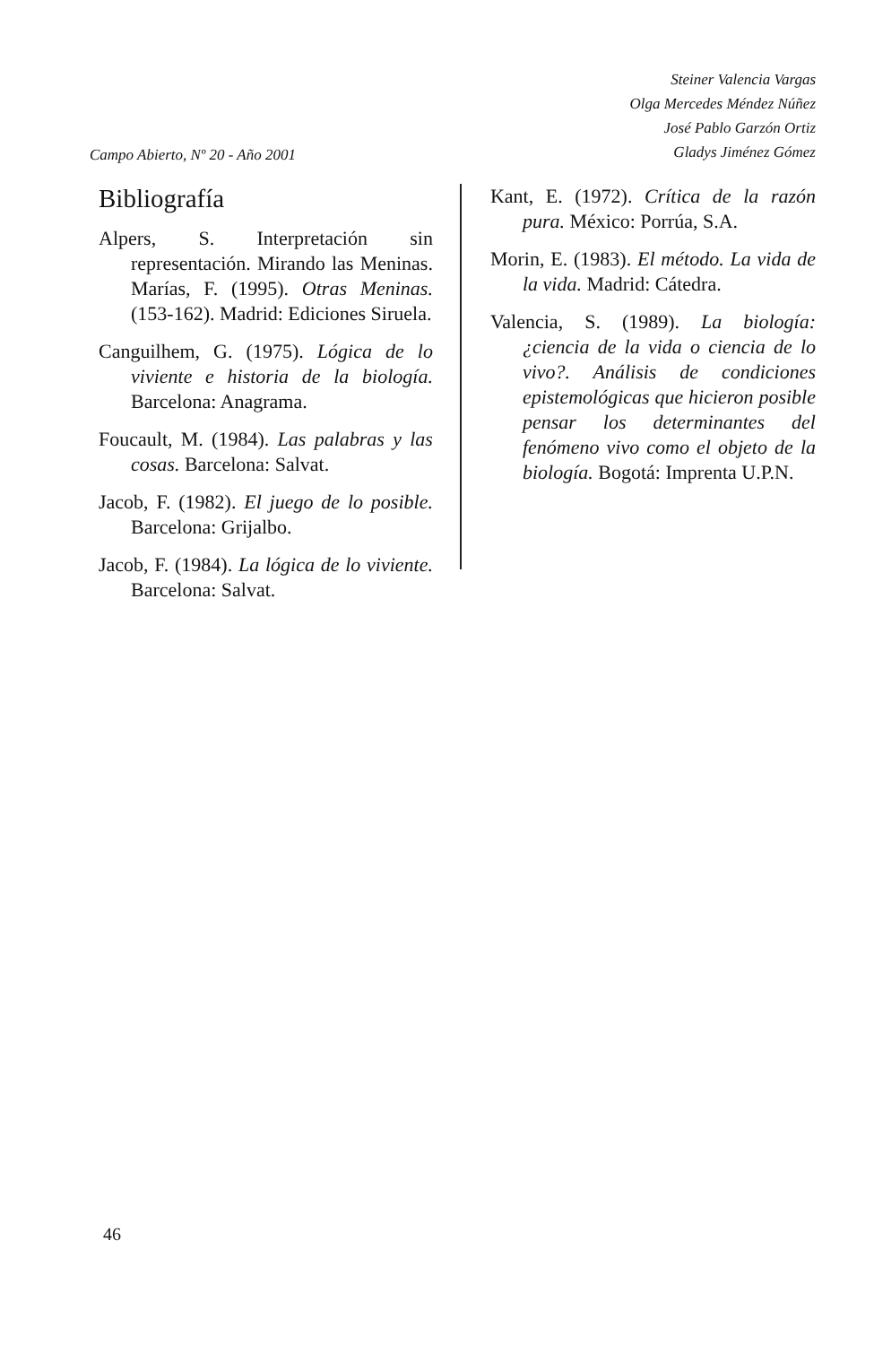Campo Abierto, Nº 20 - Año 2001
Steiner Valencia Vargas
Olga Mercedes Méndez Núñez
José Pablo Garzón Ortiz
Gladys Jiménez Gómez
Bibliografía
Alpers, S. Interpretación sin representación. Mirando las Meninas. Marías, F. (1995). Otras Meninas. (153-162). Madrid: Ediciones Siruela.
Canguilhem, G. (1975). Lógica de lo viviente e historia de la biología. Barcelona: Anagrama.
Foucault, M. (1984). Las palabras y las cosas. Barcelona: Salvat.
Jacob, F. (1982). El juego de lo posible. Barcelona: Grijalbo.
Jacob, F. (1984). La lógica de lo viviente. Barcelona: Salvat.
Kant, E. (1972). Crítica de la razón pura. México: Porrúa, S.A.
Morin, E. (1983). El método. La vida de la vida. Madrid: Cátedra.
Valencia, S. (1989). La biología: ¿ciencia de la vida o ciencia de lo vivo?. Análisis de condiciones epistemológicas que hicieron posible pensar los determinantes del fenómeno vivo como el objeto de la biología. Bogotá: Imprenta U.P.N.
46